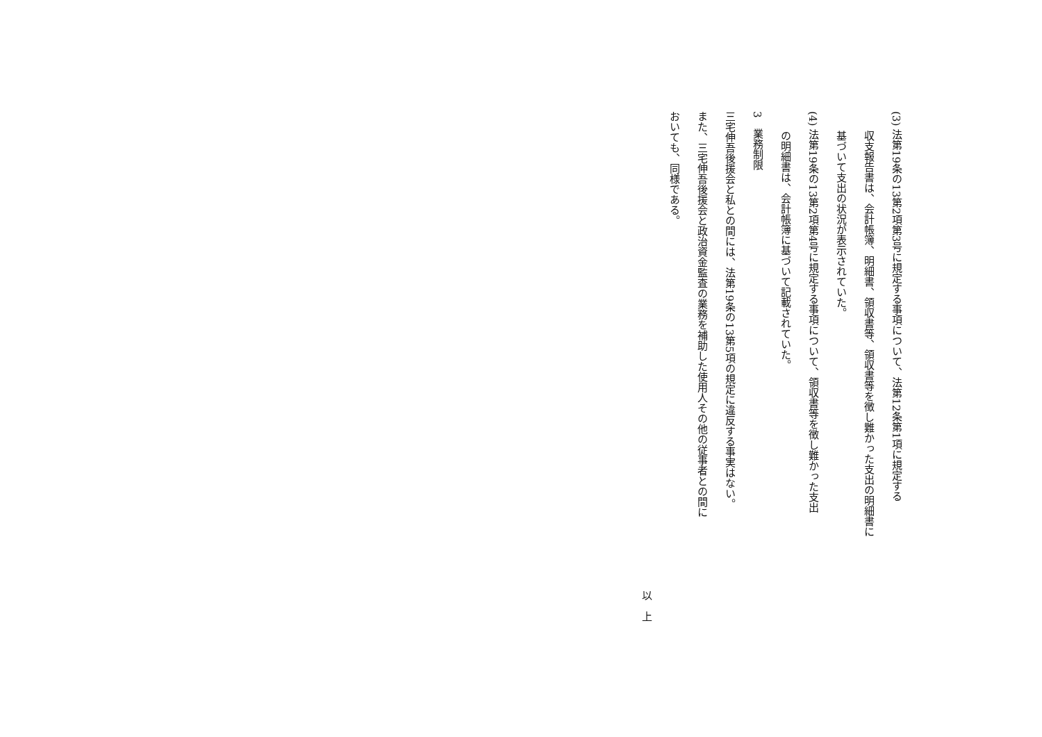(3) 法第19条の13第2項第3号に規定する事項について、法第12条第1項に規定する
収支報告書は、会計帳簿、明細書、領収書等、領収書等を徴し難かった支出の明細書に
基づいて支出の状況が表示されていた。
(4) 法第19条の13第2項第4号に規定する事項について、領収書等を徴し難かった支出
の明細書は、会計帳簿に基づいて記載されていた。
3　業務制限
三宅伸吾後援会と私との間には、法第19条の13第5項の規定に違反する事実はない。
また、三宅伸吾後援会と政治資金監査の業務を補助した使用人その他の従事者との間に
おいても、同様である。
以　上